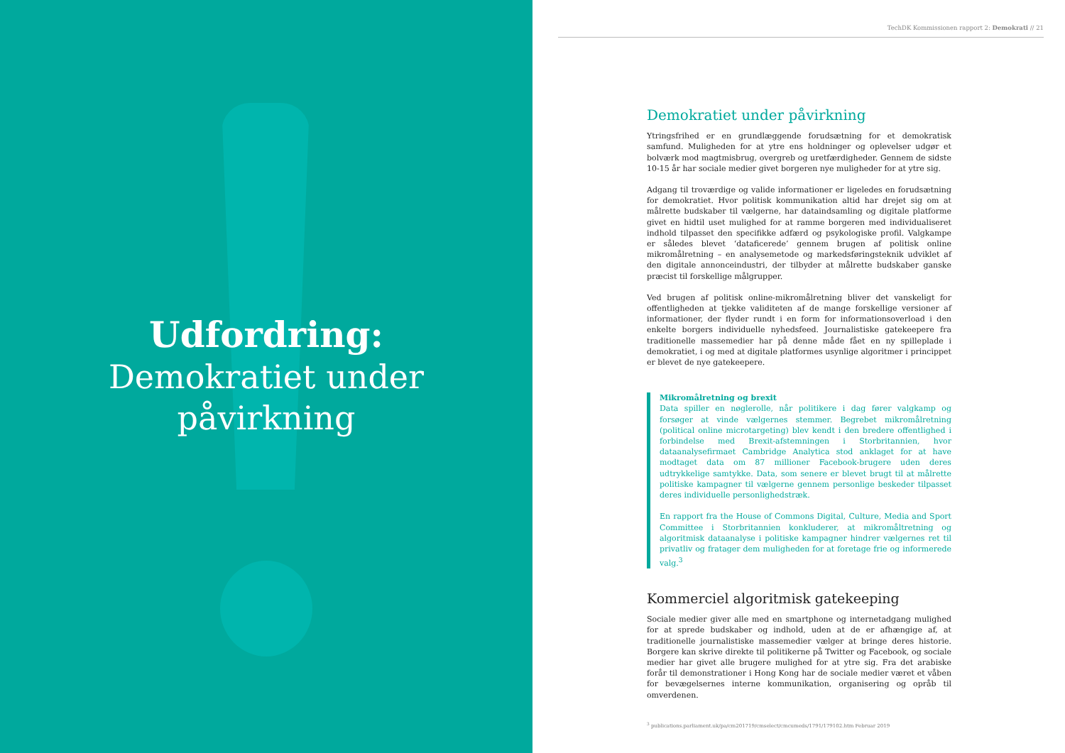Udfordring:
Demokratiet under
påvirkning
TechDK Kommissionen rapport 2: Demokrati // 21
Demokratiet under påvirkning
Ytringsfrihed er en grundlæggende forudsætning for et demokratisk samfund. Muligheden for at ytre ens holdninger og oplevelser udgør et bolværk mod magtmisbrug, overgreb og uretfærdigheder. Gennem de sidste 10-15 år har sociale medier givet borgeren nye muligheder for at ytre sig.
Adgang til troværdige og valide informationer er ligeledes en forudsætning for demokratiet. Hvor politisk kommunikation altid har drejet sig om at målrette budskaber til vælgerne, har dataindsamling og digitale platforme givet en hidtil uset mulighed for at ramme borgeren med individualiseret indhold tilpasset den specifikke adfærd og psykologiske profil. Valgkampe er således blevet ‘dataficerede’ gennem brugen af politisk online mikromålretning – en analysemetode og markedsføringsteknik udviklet af den digitale annonceindustri, der tilbyder at målrette budskaber ganske præcist til forskellige målgrupper.
Ved brugen af politisk online-mikromålretning bliver det vanskeligt for offentligheden at tjekke validiteten af de mange forskellige versioner af informationer, der flyder rundt i en form for informationsoverload i den enkelte borgers individuelle nyhedsfeed. Journalistiske gatekeepere fra traditionelle massemedier har på denne måde fået en ny spilleplade i demokratiet, i og med at digitale platformes usynlige algoritmer i princippet er blevet de nye gatekeepere.
Mikromålretning og brexit
Data spiller en nøglerolle, når politikere i dag fører valgkamp og forsøger at vinde vælgernes stemmer. Begrebet mikromålretning (political online microtargeting) blev kendt i den bredere offentlighed i forbindelse med Brexit-afstemningen i Storbritannien, hvor dataanalysefirmaet Cambridge Analytica stod anklaget for at have modtaget data om 87 millioner Facebook-brugere uden deres udtrykkelige samtykke. Data, som senere er blevet brugt til at målrette politiske kampagner til vælgerne gennem personlige beskeder tilpasset deres individuelle personlighedstræk.
En rapport fra the House of Commons Digital, Culture, Media and Sport Committee i Storbritannien konkluderer, at mikromåltretning og algoritmisk dataanalyse i politiske kampagner hindrer vælgernes ret til privatliv og fratager dem muligheden for at foretage frie og informerede valg.<sup>3</sup>
Kommerciel algoritmisk gatekeeping
Sociale medier giver alle med en smartphone og internetadgang mulighed for at sprede budskaber og indhold, uden at de er afhængige af, at traditionelle journalistiske massemedier vælger at bringe deres historie. Borgere kan skrive direkte til politikerne på Twitter og Facebook, og sociale medier har givet alle brugere mulighed for at ytre sig. Fra det arabiske forår til demonstrationer i Hong Kong har de sociale medier været et våben for bevægelsernes interne kommunikation, organisering og opråb til omverdenen.
<sup>3</sup> publications.parliament.uk/pa/cm201719/cmselect/cmcumeds/1791/179102.htm Februar 2019